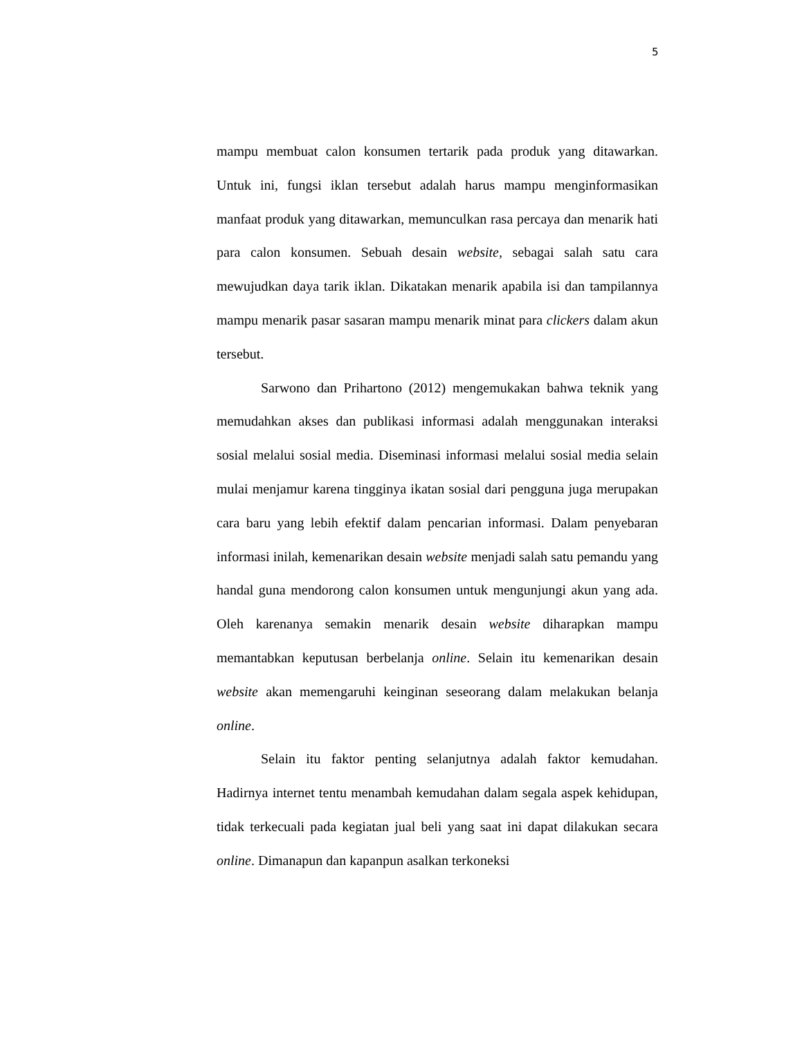5
mampu membuat calon konsumen tertarik pada produk yang ditawarkan. Untuk ini, fungsi iklan tersebut adalah harus mampu menginformasikan manfaat produk yang ditawarkan, memunculkan rasa percaya dan menarik hati para calon konsumen. Sebuah desain website, sebagai salah satu cara mewujudkan daya tarik iklan. Dikatakan menarik apabila isi dan tampilannya mampu menarik pasar sasaran mampu menarik minat para clickers dalam akun tersebut.
Sarwono dan Prihartono (2012) mengemukakan bahwa teknik yang memudahkan akses dan publikasi informasi adalah menggunakan interaksi sosial melalui sosial media. Diseminasi informasi melalui sosial media selain mulai menjamur karena tingginya ikatan sosial dari pengguna juga merupakan cara baru yang lebih efektif dalam pencarian informasi. Dalam penyebaran informasi inilah, kemenarikan desain website menjadi salah satu pemandu yang handal guna mendorong calon konsumen untuk mengunjungi akun yang ada. Oleh karenanya semakin menarik desain website diharapkan mampu memantabkan keputusan berbelanja online. Selain itu kemenarikan desain website akan memengaruhi keinginan seseorang dalam melakukan belanja online.
Selain itu faktor penting selanjutnya adalah faktor kemudahan. Hadirnya internet tentu menambah kemudahan dalam segala aspek kehidupan, tidak terkecuali pada kegiatan jual beli yang saat ini dapat dilakukan secara online. Dimanapun dan kapanpun asalkan terkoneksi